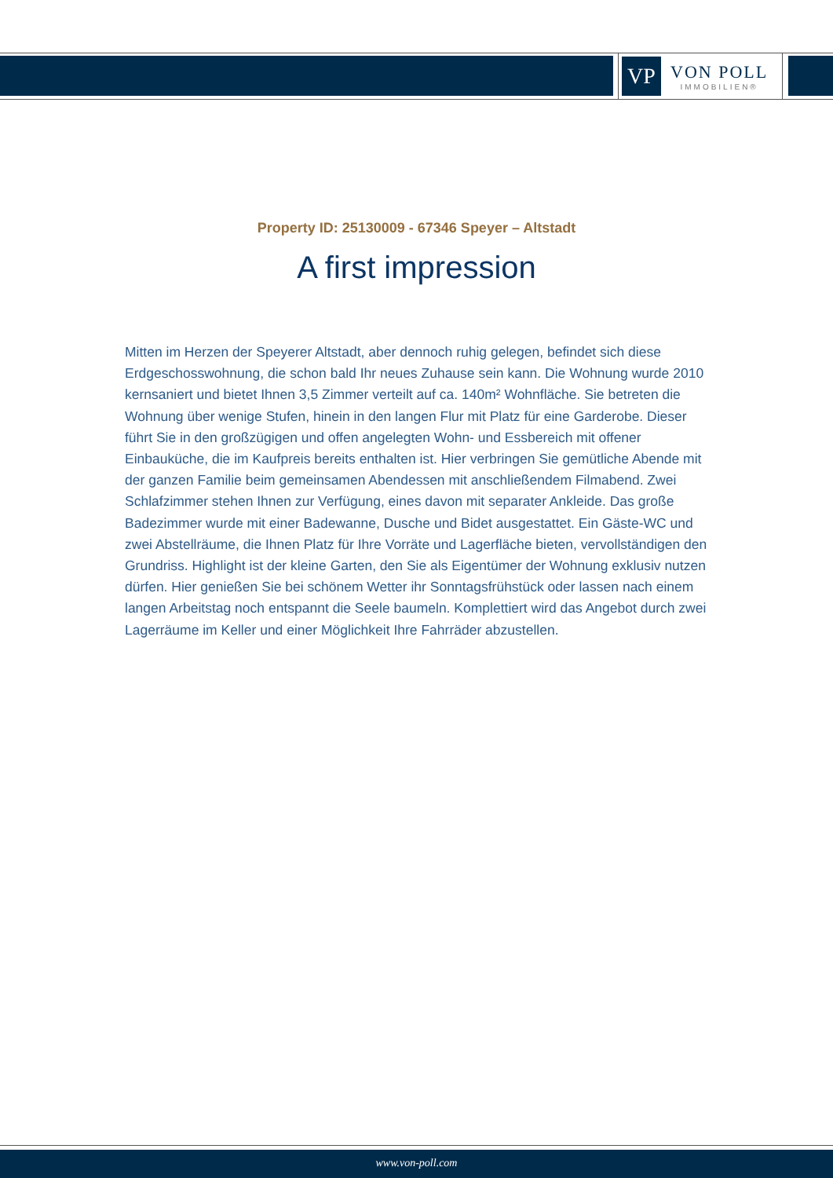VP
VON POLL
IMMOBILIEN®
Property ID: 25130009 - 67346 Speyer – Altstadt
A first impression
Mitten im Herzen der Speyerer Altstadt, aber dennoch ruhig gelegen, befindet sich diese Erdgeschosswohnung, die schon bald Ihr neues Zuhause sein kann. Die Wohnung wurde 2010 kernsaniert und bietet Ihnen 3,5 Zimmer verteilt auf ca. 140m² Wohnfläche. Sie betreten die Wohnung über wenige Stufen, hinein in den langen Flur mit Platz für eine Garderobe. Dieser führt Sie in den großzügigen und offen angelegten Wohn- und Essbereich mit offener Einbauküche, die im Kaufpreis bereits enthalten ist. Hier verbringen Sie gemütliche Abende mit der ganzen Familie beim gemeinsamen Abendessen mit anschließendem Filmabend. Zwei Schlafzimmer stehen Ihnen zur Verfügung, eines davon mit separater Ankleide. Das große Badezimmer wurde mit einer Badewanne, Dusche und Bidet ausgestattet. Ein Gäste-WC und zwei Abstellräume, die Ihnen Platz für Ihre Vorräte und Lagerfläche bieten, vervollständigen den Grundriss. Highlight ist der kleine Garten, den Sie als Eigentümer der Wohnung exklusiv nutzen dürfen. Hier genießen Sie bei schönem Wetter ihr Sonntagsfrühstück oder lassen nach einem langen Arbeitstag noch entspannt die Seele baumeln. Komplettiert wird das Angebot durch zwei Lagerräume im Keller und einer Möglichkeit Ihre Fahrräder abzustellen.
www.von-poll.com